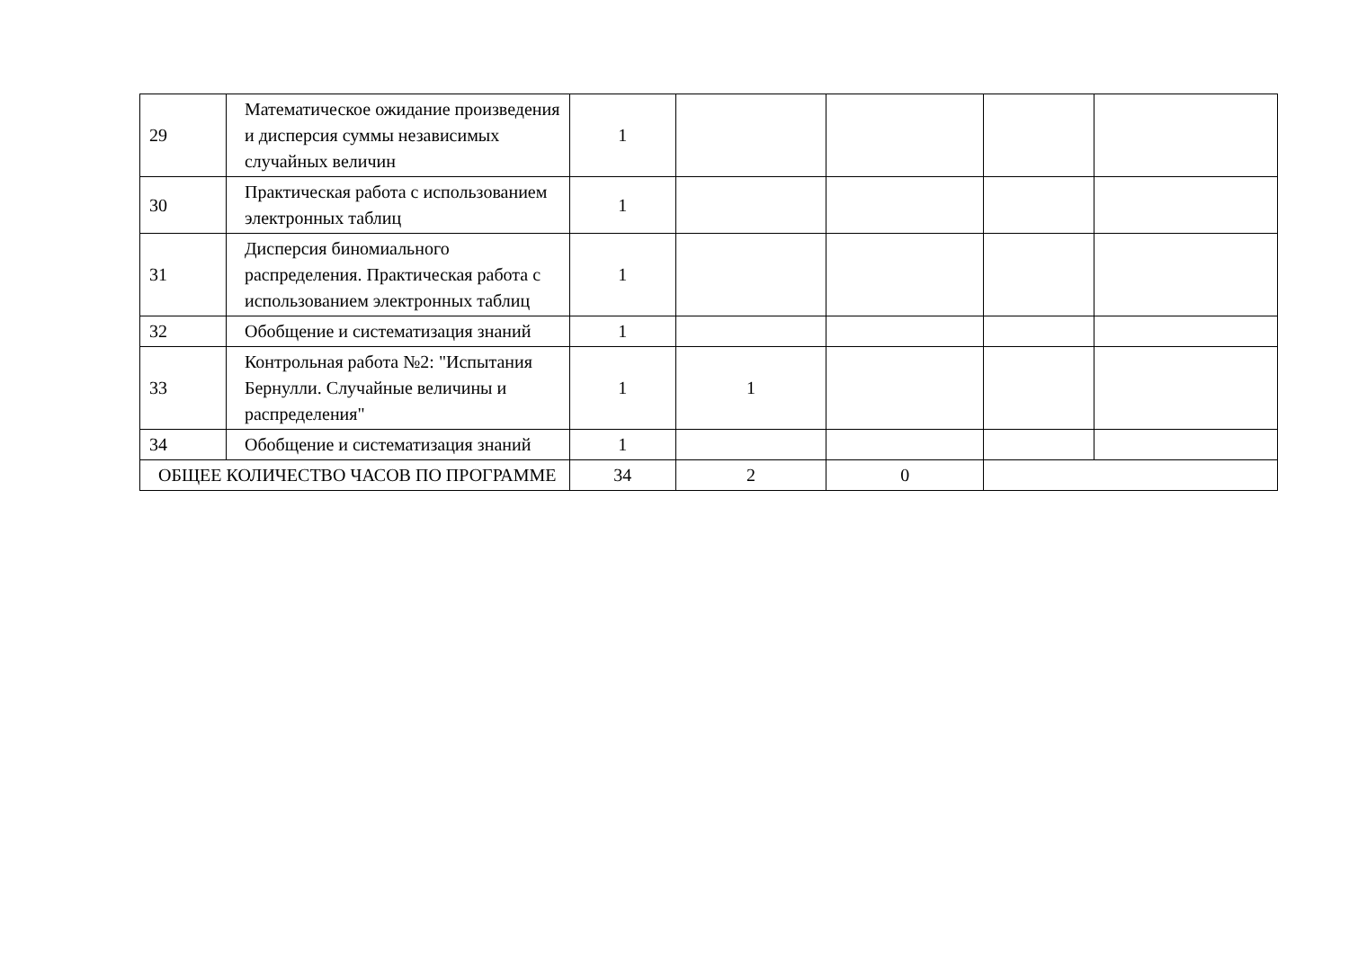| 29 | Математическое ожидание произведения и дисперсия суммы независимых случайных величин | 1 | | | | |
| 30 | Практическая работа с использованием электронных таблиц | 1 | | | | |
| 31 | Дисперсия биномиального распределения. Практическая работа с использованием электронных таблиц | 1 | | | | |
| 32 | Обобщение и систематизация знаний | 1 | | | | |
| 33 | Контрольная работа №2: "Испытания Бернулли. Случайные величины и распределения" | 1 | 1 | | | |
| 34 | Обобщение и систематизация знаний | 1 | | | | |
| ОБЩЕЕ КОЛИЧЕСТВО ЧАСОВ ПО ПРОГРАММЕ | | 34 | 2 | 0 | | |